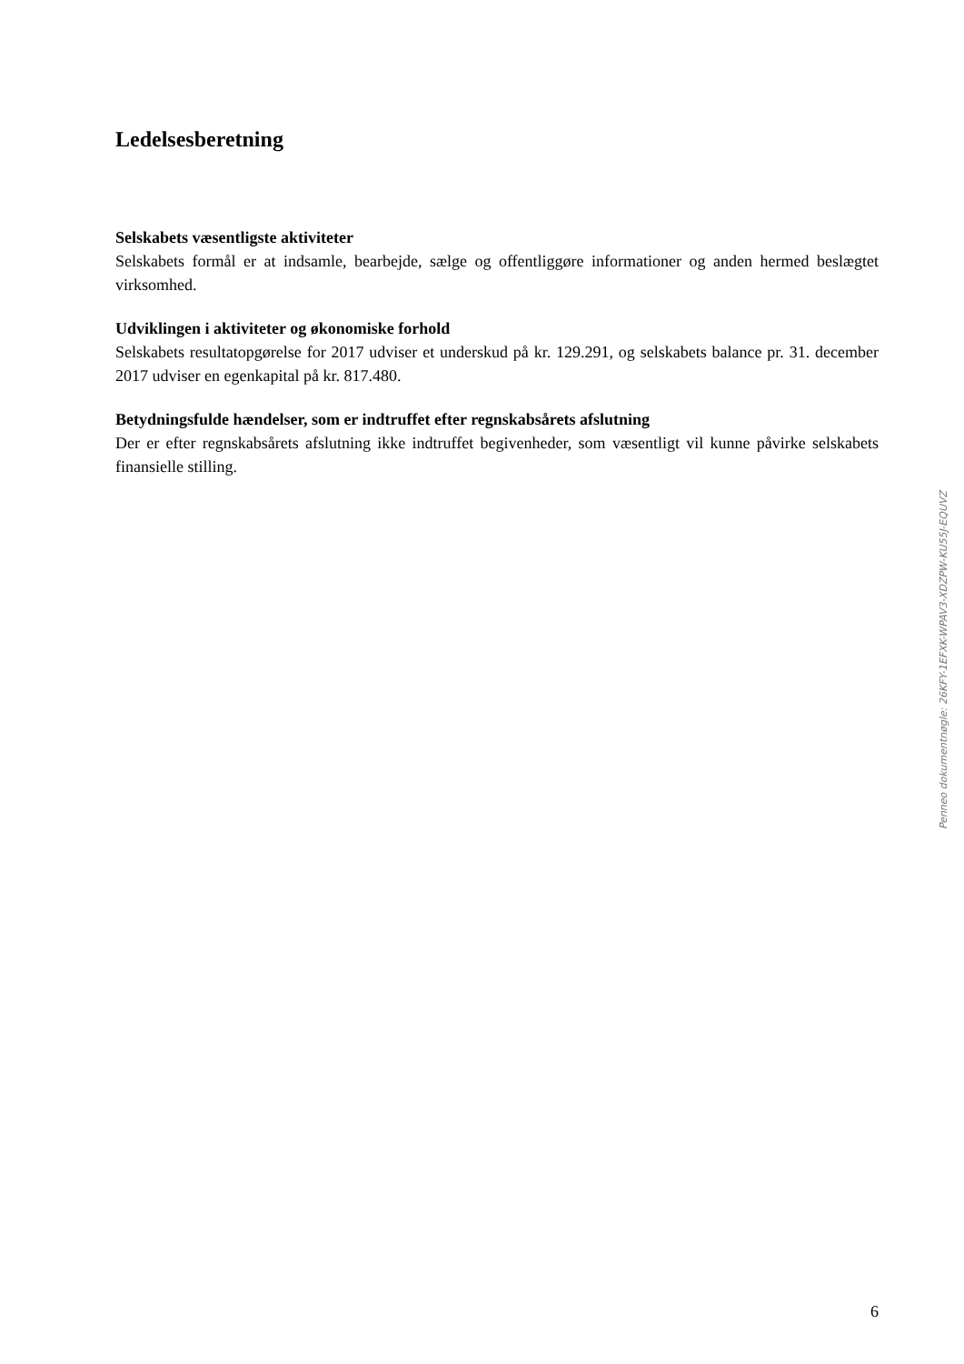Ledelsesberetning
Selskabets væsentligste aktiviteter
Selskabets formål er at indsamle, bearbejde, sælge og offentliggøre informationer og anden hermed beslægtet virksomhed.
Udviklingen i aktiviteter og økonomiske forhold
Selskabets resultatopgørelse for 2017 udviser et underskud på kr. 129.291, og selskabets balance pr. 31. december 2017 udviser en egenkapital på kr. 817.480.
Betydningsfulde hændelser, som er indtruffet efter regnskabsårets afslutning
Der er efter regnskabsårets afslutning ikke indtruffet begivenheder, som væsentligt vil kunne påvirke selskabets finansielle stilling.
Penneo dokumentnøgle: 26KFY-1EFXK-WPAV3-XDZPW-KU55J-EQUVZ
6